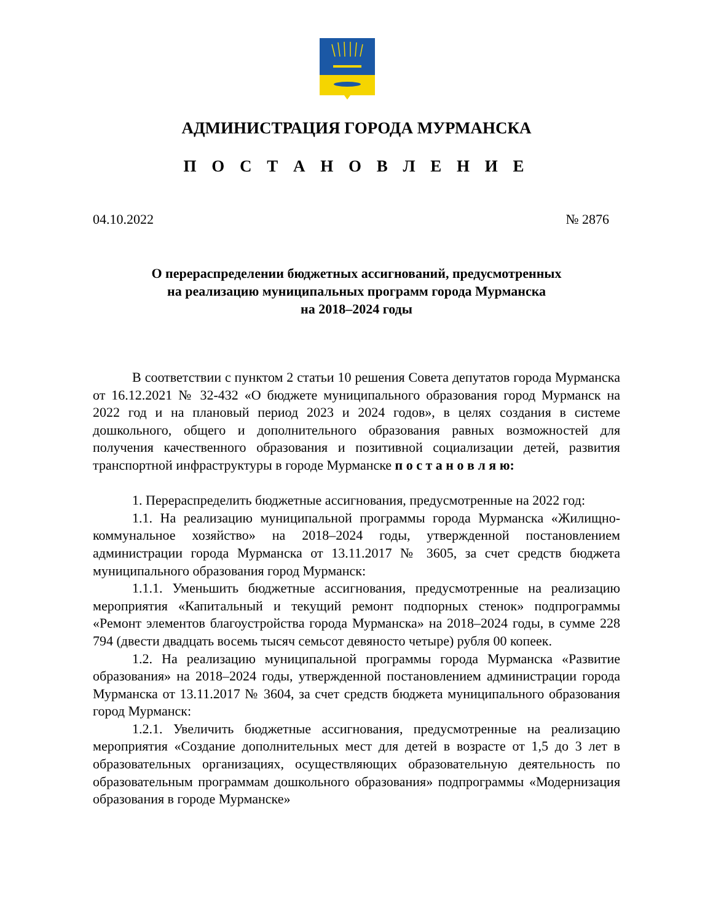АДМИНИСТРАЦИЯ ГОРОДА МУРМАНСКА
П О С Т А Н О В Л Е Н И Е
04.10.2022 № 2876
О перераспределении бюджетных ассигнований, предусмотренных
на реализацию муниципальных программ города Мурманска
на 2018–2024 годы
В соответствии с пунктом 2 статьи 10 решения Совета депутатов города Мурманска от 16.12.2021 № 32-432 «О бюджете муниципального образования город Мурманск на 2022 год и на плановый период 2023 и 2024 годов», в целях создания в системе дошкольного, общего и дополнительного образования равных возможностей для получения качественного образования и позитивной социализации детей, развития транспортной инфраструктуры в городе Мурманске п о с т а н о в л я ю:
1. Перераспределить бюджетные ассигнования, предусмотренные на 2022 год:
1.1. На реализацию муниципальной программы города Мурманска «Жилищно-коммунальное хозяйство» на 2018–2024 годы, утвержденной постановлением администрации города Мурманска от 13.11.2017 № 3605, за счет средств бюджета муниципального образования город Мурманск:
1.1.1. Уменьшить бюджетные ассигнования, предусмотренные на реализацию мероприятия «Капитальный и текущий ремонт подпорных стенок» подпрограммы «Ремонт элементов благоустройства города Мурманска» на 2018–2024 годы, в сумме 228 794 (двести двадцать восемь тысяч семьсот девяносто четыре) рубля 00 копеек.
1.2. На реализацию муниципальной программы города Мурманска «Развитие образования» на 2018–2024 годы, утвержденной постановлением администрации города Мурманска от 13.11.2017 № 3604, за счет средств бюджета муниципального образования город Мурманск:
1.2.1. Увеличить бюджетные ассигнования, предусмотренные на реализацию мероприятия «Создание дополнительных мест для детей в возрасте от 1,5 до 3 лет в образовательных организациях, осуществляющих образовательную деятельность по образовательным программам дошкольного образования» подпрограммы «Модернизация образования в городе Мурманске»